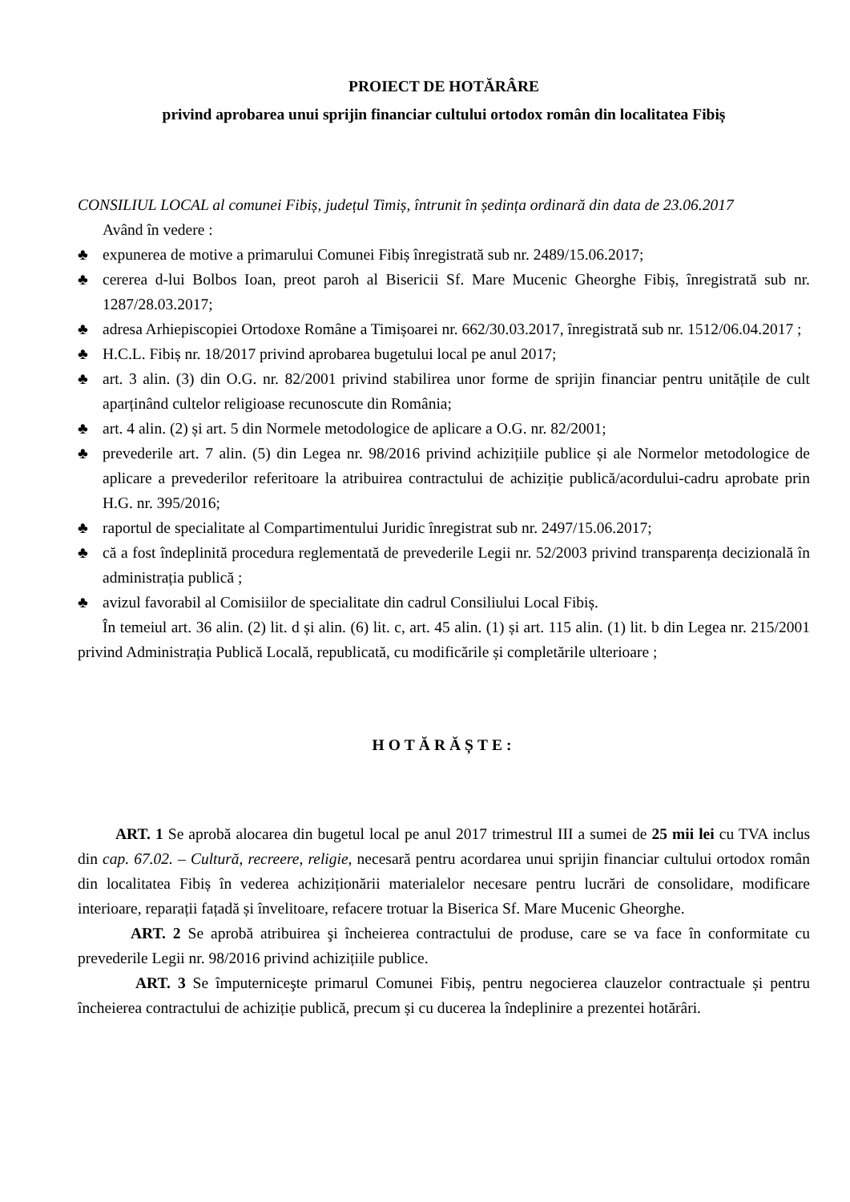PROIECT DE HOTĂRÂRE
privind aprobarea unui sprijin financiar cultului ortodox român din localitatea Fibiș
CONSILIUL LOCAL al comunei Fibiș, județul Timiș, întrunit în ședința ordinară din data de 23.06.2017
Având în vedere :
♣ expunerea de motive a primarului Comunei Fibiș înregistrată sub nr. 2489/15.06.2017;
♣ cererea d-lui Bolbos Ioan, preot paroh al Bisericii Sf. Mare Mucenic Gheorghe Fibiș, înregistrată sub nr. 1287/28.03.2017;
♣ adresa Arhiepiscopiei Ortodoxe Române a Timișoarei nr. 662/30.03.2017, înregistrată sub nr. 1512/06.04.2017 ;
♣ H.C.L. Fibiș nr. 18/2017 privind aprobarea bugetului local pe anul 2017;
♣ art. 3 alin. (3) din O.G. nr. 82/2001 privind stabilirea unor forme de sprijin financiar pentru unitățile de cult aparținând cultelor religioase recunoscute din România;
♣ art. 4 alin. (2) și art. 5 din Normele metodologice de aplicare a O.G. nr. 82/2001;
♣ prevederile art. 7 alin. (5) din Legea nr. 98/2016 privind achizițiile publice și ale Normelor metodologice de aplicare a prevederilor referitoare la atribuirea contractului de achiziție publică/acordului-cadru aprobate prin H.G. nr. 395/2016;
♣ raportul de specialitate al Compartimentului Juridic înregistrat sub nr. 2497/15.06.2017;
♣ că a fost îndeplinită procedura reglementată de prevederile Legii nr. 52/2003 privind transparența decizională în administrația publică ;
♣ avizul favorabil al Comisiilor de specialitate din cadrul Consiliului Local Fibiș.
În temeiul art. 36 alin. (2) lit. d și alin. (6) lit. c, art. 45 alin. (1) și art. 115 alin. (1) lit. b din Legea nr. 215/2001 privind Administrația Publică Locală, republicată, cu modificările și completările ulterioare ;
HOTĂRĂȘTE:
ART. 1 Se aprobă alocarea din bugetul local pe anul 2017 trimestrul III a sumei de 25 mii lei cu TVA inclus din cap. 67.02. – Cultură, recreere, religie, necesară pentru acordarea unui sprijin financiar cultului ortodox român din localitatea Fibiș în vederea achiziționării materialelor necesare pentru lucrări de consolidare, modificare interioare, reparații fațadă și învelitoare, refacere trotuar la Biserica Sf. Mare Mucenic Gheorghe.
ART. 2 Se aprobă atribuirea şi încheierea contractului de produse, care se va face în conformitate cu prevederile Legii nr. 98/2016 privind achizițiile publice.
ART. 3 Se împuterniceşte primarul Comunei Fibiș, pentru negocierea clauzelor contractuale și pentru încheierea contractului de achiziție publică, precum și cu ducerea la îndeplinire a prezentei hotărâri.